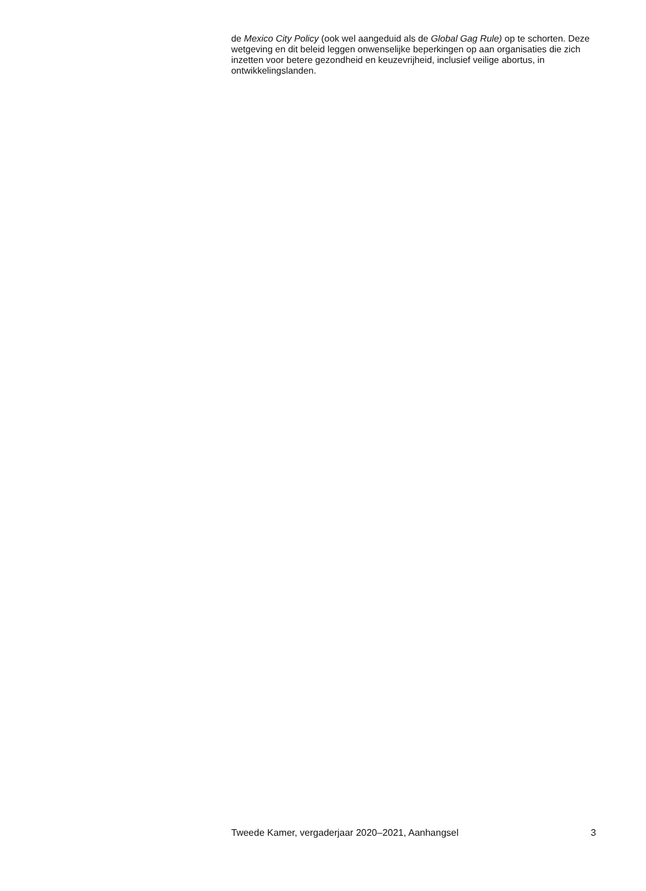de Mexico City Policy (ook wel aangeduid als de Global Gag Rule) op te schorten. Deze wetgeving en dit beleid leggen onwenselijke beperkingen op aan organisaties die zich inzetten voor betere gezondheid en keuzevrijheid, inclusief veilige abortus, in ontwikkelingslanden.
Tweede Kamer, vergaderjaar 2020–2021, Aanhangsel 3